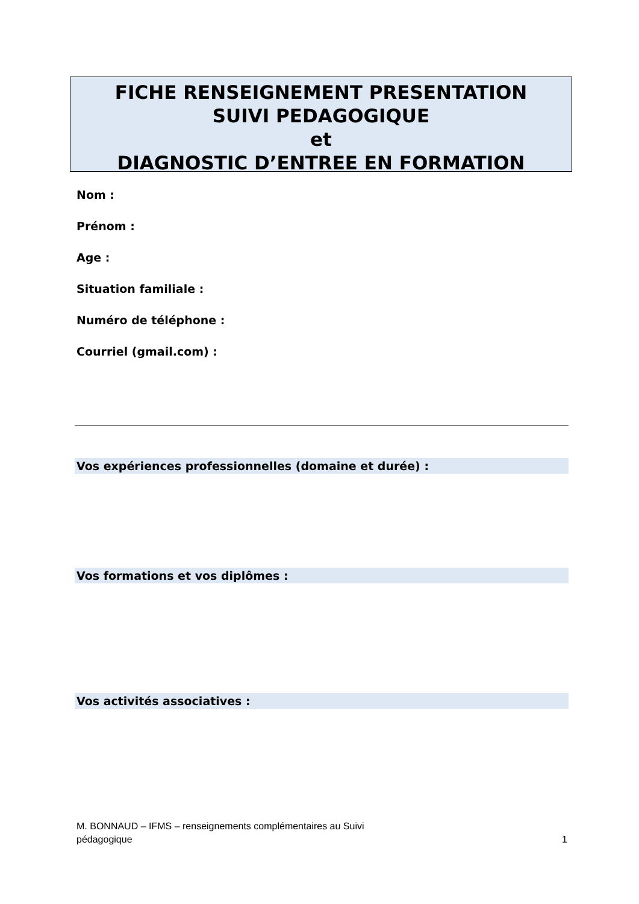FICHE RENSEIGNEMENT PRESENTATION
SUIVI PEDAGOGIQUE
et
DIAGNOSTIC D’ENTREE EN FORMATION
Nom :
Prénom :
Age :
Situation familiale :
Numéro de téléphone :
Courriel (gmail.com) :
Vos expériences professionnelles (domaine et durée) :
Vos formations et vos diplômes :
Vos activités associatives :
M. BONNAUD – IFMS – renseignements complémentaires au Suivi
pédagogique
1